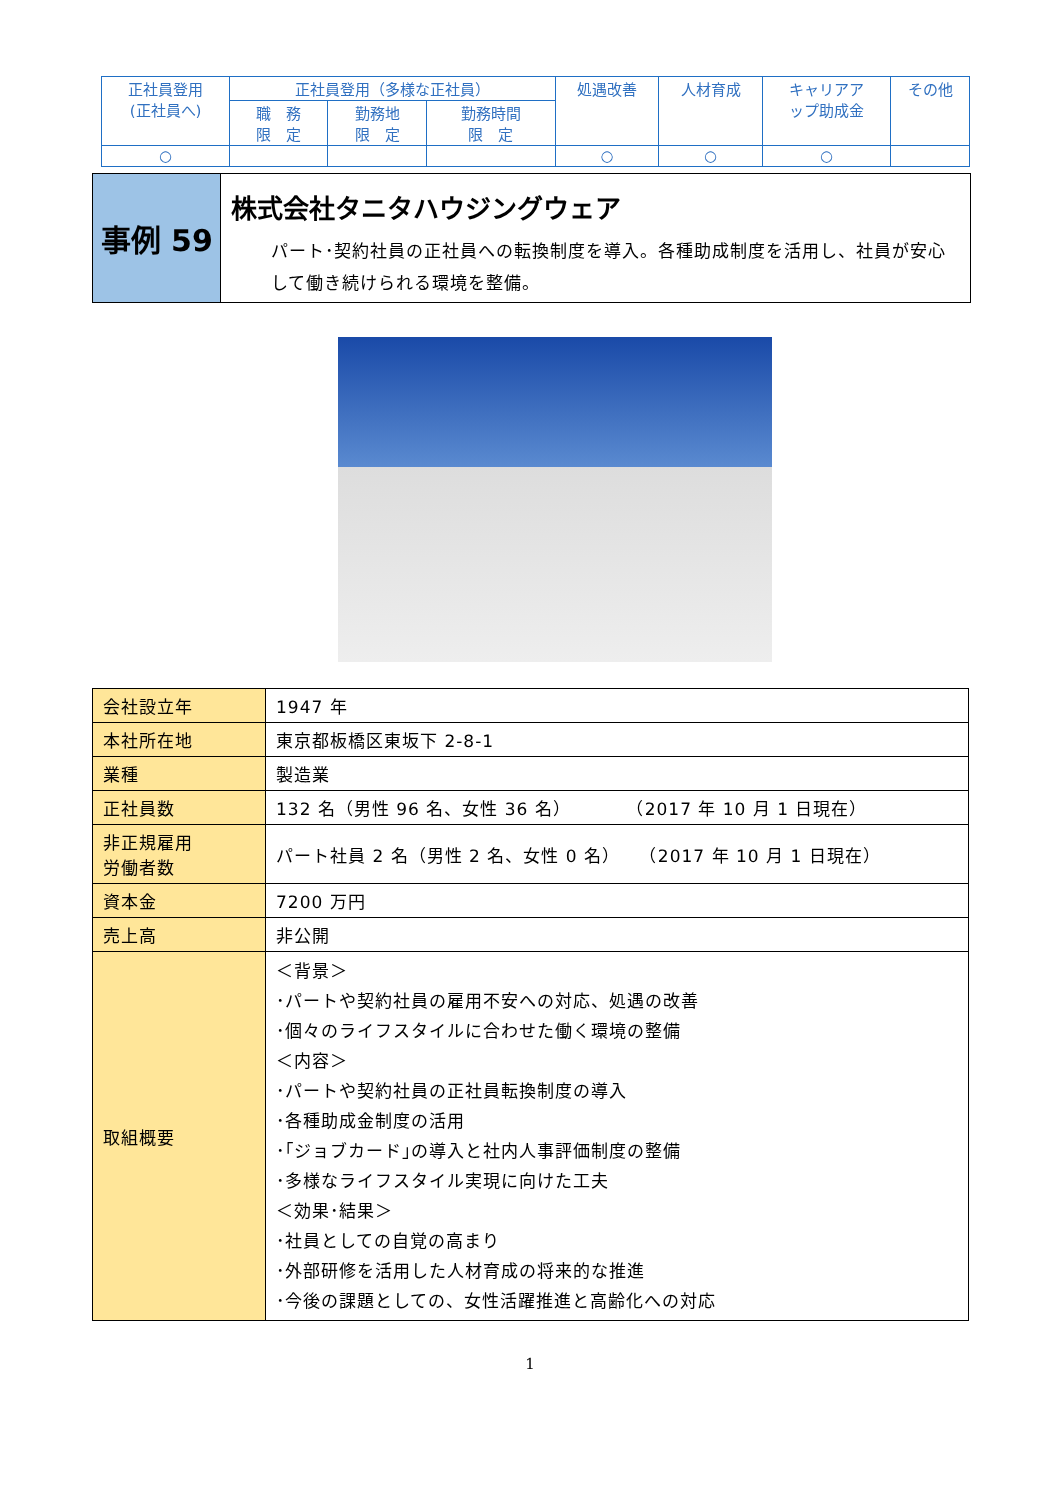| 正社員登用 (正社員へ) | 正社員登用（多様な正社員） | | | 処遇改善 | 人材育成 | キャリアア ップ助成金 | その他 |
| | 職 務 限 定 | 勤務地 限 定 | 勤務時間 限 定 | | | | |
| ○ | | | | ○ | ○ | ○ | |
事例 59
株式会社タニタハウジングウェア
パート･契約社員の正社員への転換制度を導入。各種助成制度を活用し、社員が安心して働き続けられる環境を整備。
| 会社設立年 | 1947 年 |
| 本社所在地 | 東京都板橋区東坂下 2-8-1 |
| 業種 | 製造業 |
| 正社員数 | 132 名（男性 96 名、女性 36 名） （2017 年 10 月 1 日現在） |
| 非正規雇用 労働者数 | パート社員 2 名（男性 2 名、女性 0 名） （2017 年 10 月 1 日現在） |
| 資本金 | 7200 万円 |
| 売上高 | 非公開 |
| 取組概要 | ＜背景＞ ･パートや契約社員の雇用不安への対応、処遇の改善 ･個々のライフスタイルに合わせた働く環境の整備 ＜内容＞ ･パートや契約社員の正社員転換制度の導入 ･各種助成金制度の活用 ･｢ジョブカード｣の導入と社内人事評価制度の整備 ･多様なライフスタイル実現に向けた工夫 ＜効果･結果＞ ･社員としての自覚の高まり ･外部研修を活用した人材育成の将来的な推進 ･今後の課題としての、女性活躍推進と高齢化への対応 |
1